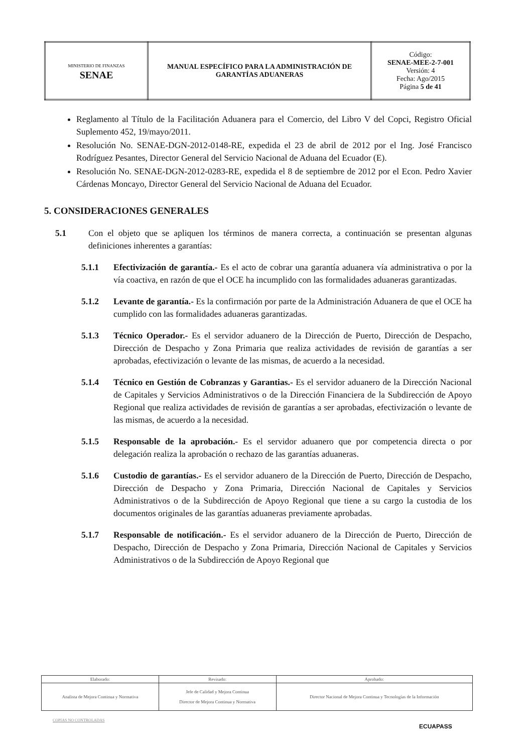| MINISTERIO DE FINANZAS SENAE | MANUAL ESPECÍFICO PARA LA ADMINISTRACIÓN DE GARANTÍAS ADUANERAS | Código: SENAE-MEE-2-7-001 Versión: 4 Fecha: Ago/2015 Página 5 de 41 |
Reglamento al Título de la Facilitación Aduanera para el Comercio, del Libro V del Copci, Registro Oficial Suplemento 452, 19/mayo/2011.
Resolución No. SENAE-DGN-2012-0148-RE, expedida el 23 de abril de 2012 por el Ing. José Francisco Rodríguez Pesantes, Director General del Servicio Nacional de Aduana del Ecuador (E).
Resolución No. SENAE-DGN-2012-0283-RE, expedida el 8 de septiembre de 2012 por el Econ. Pedro Xavier Cárdenas Moncayo, Director General del Servicio Nacional de Aduana del Ecuador.
5. CONSIDERACIONES GENERALES
5.1 Con el objeto que se apliquen los términos de manera correcta, a continuación se presentan algunas definiciones inherentes a garantías:
5.1.1 Efectivización de garantía.- Es el acto de cobrar una garantía aduanera vía administrativa o por la vía coactiva, en razón de que el OCE ha incumplido con las formalidades aduaneras garantizadas.
5.1.2 Levante de garantía.- Es la confirmación por parte de la Administración Aduanera de que el OCE ha cumplido con las formalidades aduaneras garantizadas.
5.1.3 Técnico Operador.- Es el servidor aduanero de la Dirección de Puerto, Dirección de Despacho, Dirección de Despacho y Zona Primaria que realiza actividades de revisión de garantías a ser aprobadas, efectivización o levante de las mismas, de acuerdo a la necesidad.
5.1.4 Técnico en Gestión de Cobranzas y Garantias.- Es el servidor aduanero de la Dirección Nacional de Capitales y Servicios Administrativos o de la Dirección Financiera de la Subdirección de Apoyo Regional que realiza actividades de revisión de garantías a ser aprobadas, efectivización o levante de las mismas, de acuerdo a la necesidad.
5.1.5 Responsable de la aprobación.- Es el servidor aduanero que por competencia directa o por delegación realiza la aprobación o rechazo de las garantías aduaneras.
5.1.6 Custodio de garantías.- Es el servidor aduanero de la Dirección de Puerto, Dirección de Despacho, Dirección de Despacho y Zona Primaria, Dirección Nacional de Capitales y Servicios Administrativos o de la Subdirección de Apoyo Regional que tiene a su cargo la custodia de los documentos originales de las garantías aduaneras previamente aprobadas.
5.1.7 Responsable de notificación.- Es el servidor aduanero de la Dirección de Puerto, Dirección de Despacho, Dirección de Despacho y Zona Primaria, Dirección Nacional de Capitales y Servicios Administrativos o de la Subdirección de Apoyo Regional que
| Elaborado: | Revisado: | Aprobado: |
| Analista de Mejora Continua y Normativa | Jefe de Calidad y Mejora Continua Director de Mejora Continua y Normativa | Director Nacional de Mejora Continua y Tecnologías de la Información |
COPIAS NO CONTROLADAS
ECUAPASS